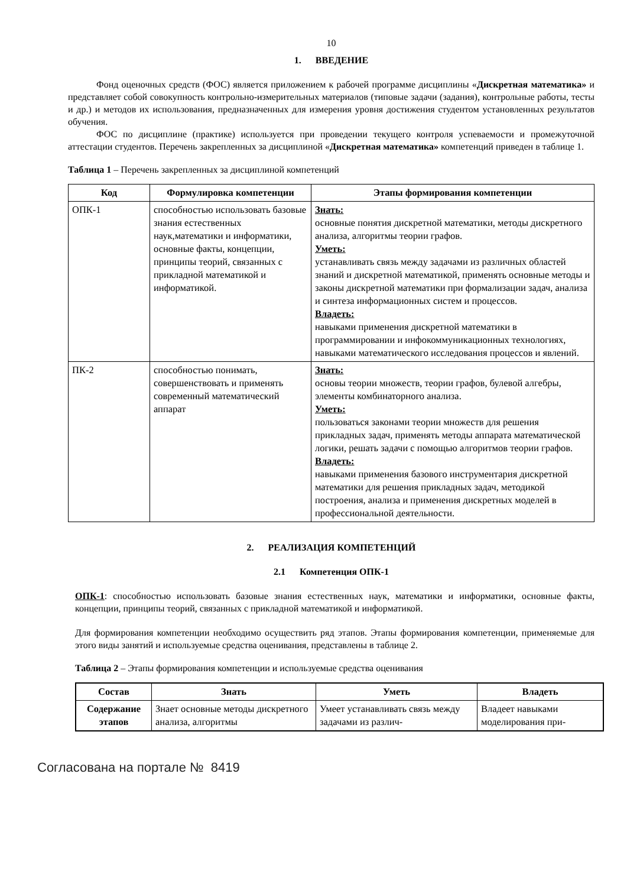10
1. ВВЕДЕНИЕ
Фонд оценочных средств (ФОС) является приложением к рабочей программе дисциплины «Дискретная математика» и представляет собой совокупность контрольно-измерительных материалов (типовые задачи (задания), контрольные работы, тесты и др.) и методов их использования, предназначенных для измерения уровня достижения студентом установленных результатов обучения.
ФОС по дисциплине (практике) используется при проведении текущего контроля успеваемости и промежуточной аттестации студентов. Перечень закрепленных за дисциплиной «Дискретная математика» компетенций приведен в таблице 1.
Таблица 1 – Перечень закрепленных за дисциплиной компетенций
| Код | Формулировка компетенции | Этапы формирования компетенции |
| --- | --- | --- |
| ОПК-1 | способностью использовать базовые знания естественных наук,математики и информатики, основные факты, концепции, принципы теорий, связанных с прикладной математикой и информатикой. | Знать: основные понятия дискретной математики, методы дискретного анализа, алгоритмы теории графов. Уметь: устанавливать связь между задачами из различных областей знаний и дискретной математикой, применять основные методы и законы дискретной математики при формализации задач, анализа и синтеза информационных систем и процессов. Владеть: навыками применения дискретной математики в программировании и инфокоммуникационных технологиях, навыками математического исследования процессов и явлений. |
| ПК-2 | способностью понимать, совершенствовать и применять современный математический аппарат | Знать: основы теории множеств, теории графов, булевой алгебры, элементы комбинаторного анализа. Уметь: пользоваться законами теории множеств для решения прикладных задач, применять методы аппарата математической логики, решать задачи с помощью алгоритмов теории графов. Владеть: навыками применения базового инструментария дискретной математики для решения прикладных задач, методикой построения, анализа и применения дискретных моделей в профессиональной деятельности. |
2. РЕАЛИЗАЦИЯ КОМПЕТЕНЦИЙ
2.1 Компетенция ОПК-1
ОПК-1: способностью использовать базовые знания естественных наук, математики и информатики, основные факты, концепции, принципы теорий, связанных с прикладной математикой и информатикой.
Для формирования компетенции необходимо осуществить ряд этапов. Этапы формирования компетенции, применяемые для этого виды занятий и используемые средства оценивания, представлены в таблице 2.
Таблица 2 – Этапы формирования компетенции и используемые средства оценивания
| Состав | Знать | Уметь | Владеть |
| --- | --- | --- | --- |
| Содержание этапов | Знает основные методы дискретного анализа, алгоритмы | Умеет устанавливать связь между задачами из различ- | Владеет навыками моделирования при- |
Согласована на портале № 8419